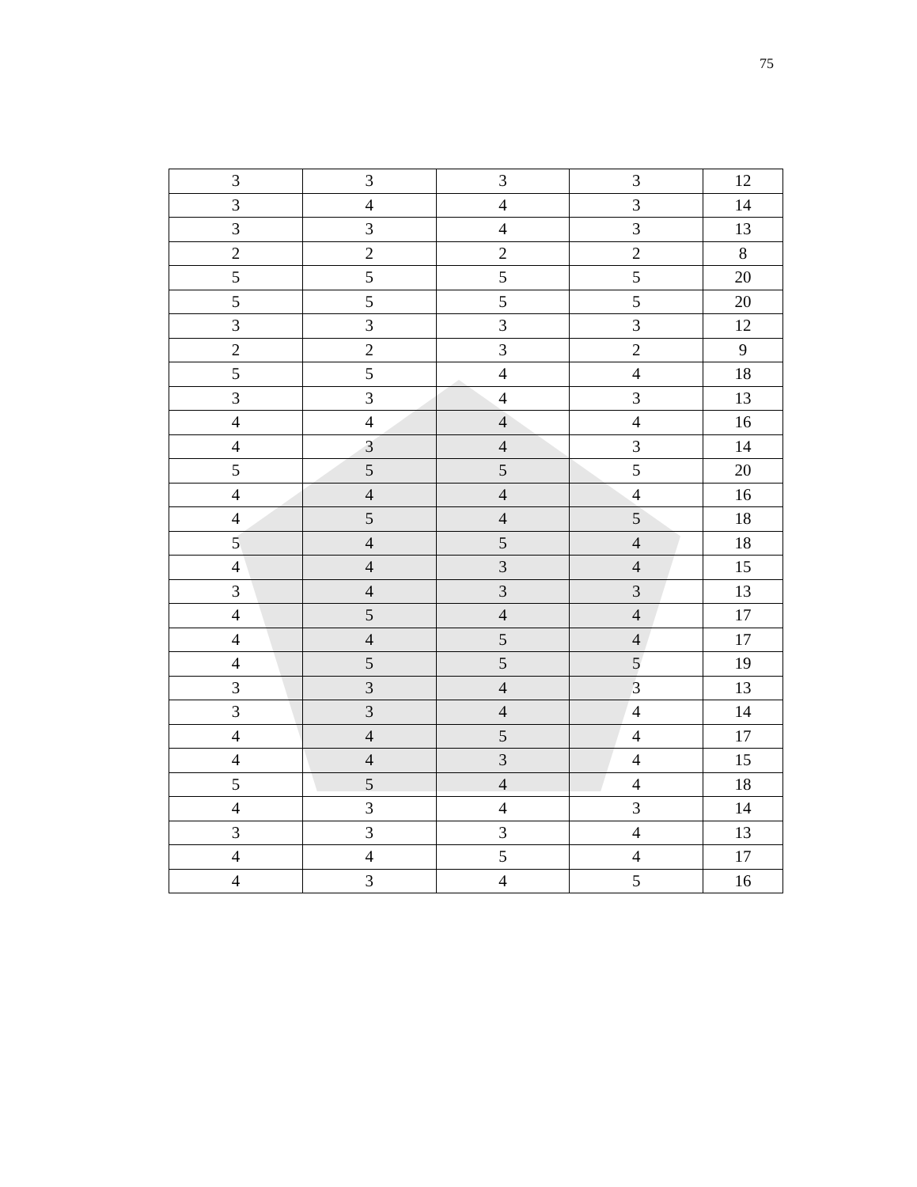75
| 3 | 3 | 3 | 3 | 12 |
| 3 | 4 | 4 | 3 | 14 |
| 3 | 3 | 4 | 3 | 13 |
| 2 | 2 | 2 | 2 | 8 |
| 5 | 5 | 5 | 5 | 20 |
| 5 | 5 | 5 | 5 | 20 |
| 3 | 3 | 3 | 3 | 12 |
| 2 | 2 | 3 | 2 | 9 |
| 5 | 5 | 4 | 4 | 18 |
| 3 | 3 | 4 | 3 | 13 |
| 4 | 4 | 4 | 4 | 16 |
| 4 | 3 | 4 | 3 | 14 |
| 5 | 5 | 5 | 5 | 20 |
| 4 | 4 | 4 | 4 | 16 |
| 4 | 5 | 4 | 5 | 18 |
| 5 | 4 | 5 | 4 | 18 |
| 4 | 4 | 3 | 4 | 15 |
| 3 | 4 | 3 | 3 | 13 |
| 4 | 5 | 4 | 4 | 17 |
| 4 | 4 | 5 | 4 | 17 |
| 4 | 5 | 5 | 5 | 19 |
| 3 | 3 | 4 | 3 | 13 |
| 3 | 3 | 4 | 4 | 14 |
| 4 | 4 | 5 | 4 | 17 |
| 4 | 4 | 3 | 4 | 15 |
| 5 | 5 | 4 | 4 | 18 |
| 4 | 3 | 4 | 3 | 14 |
| 3 | 3 | 3 | 4 | 13 |
| 4 | 4 | 5 | 4 | 17 |
| 4 | 3 | 4 | 5 | 16 |